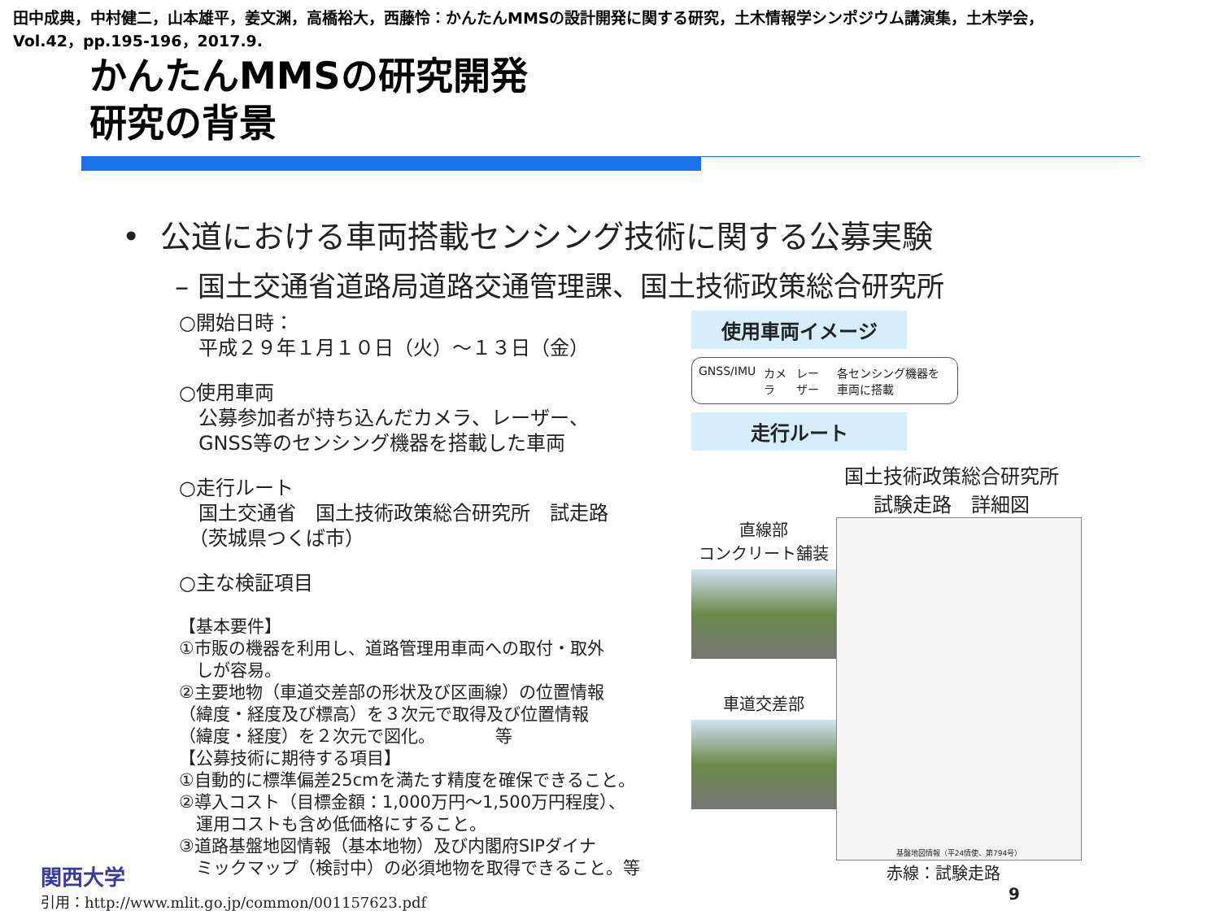田中成典，中村健二，山本雄平，姜文渊，高橋裕大，西藤怜：かんたんMMSの設計開発に関する研究，土木情報学シンポジウム講演集，土木学会，
Vol.42，pp.195-196，2017.9.
かんたんMMSの研究開発
研究の背景
• 公道における車両搭載センシング技術に関する公募実験
– 国土交通省道路局道路交通管理課、国土技術政策総合研究所
○開始日時：
　平成２９年１月１０日（火）～１３日（金）
○使用車両
　公募参加者が持ち込んだカメラ、レーザー、
　GNSS等のセンシング機器を搭載した車両
○走行ルート
　国土交通省　国土技術政策総合研究所　試走路
　（茨城県つくば市）
○主な検証項目
【基本要件】
①市販の機器を利用し、道路管理用車両への取付・取外
　しが容易。
②主要地物（車道交差部の形状及び区画線）の位置情報
（緯度・経度及び標高）を３次元で取得及び位置情報
（緯度・経度）を２次元で図化。　　　　等
【公募技術に期待する項目】
①自動的に標準偏差25cmを満たす精度を確保できること。
②導入コスト（目標金額：1,000万円～1,500万円程度）、
　運用コストも含め低価格にすること。
③道路基盤地図情報（基本地物）及び内閣府SIPダイナ
　ミックマップ（検討中）の必須地物を取得できること。等
使用車両イメージ
GNSS/IMU カメラ レーザー 各センシング機器を車両に搭載
走行ルート
国土技術政策総合研究所
試験走路　詳細図
基盤地図情報（平24情使、第794号）
直線部
コンクリート舗装
車道交差部
赤線：試験走路 9
関西大学
引用：http://www.mlit.go.jp/common/001157623.pdf